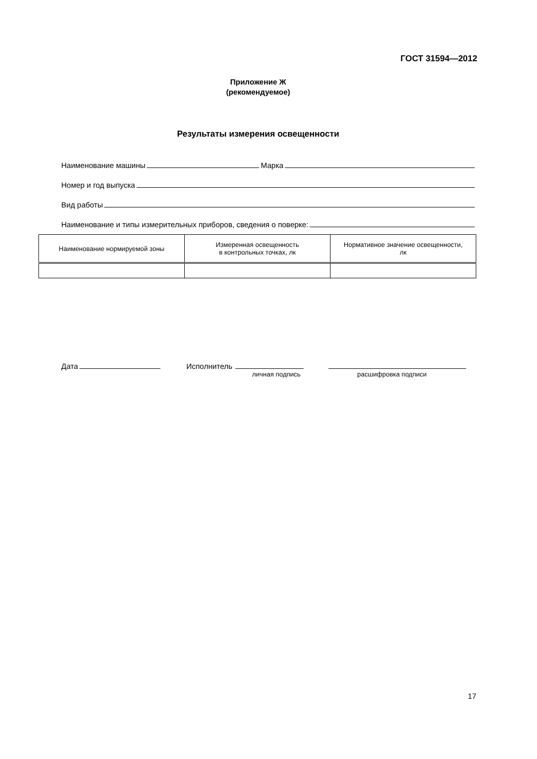ГОСТ 31594—2012
Приложение Ж
(рекомендуемое)
Результаты измерения освещенности
Наименование машины Марка
Номер и год выпуска
Вид работы
Наименование и типы измерительных приборов, сведения о поверке:
| Наименование нормируемой зоны | Измеренная освещенность в контрольных точках, лк | Нормативное значение освещенности, лк |
| --- | --- | --- |
Дата Исполнитель
личная подпись расшифровка подписи
17